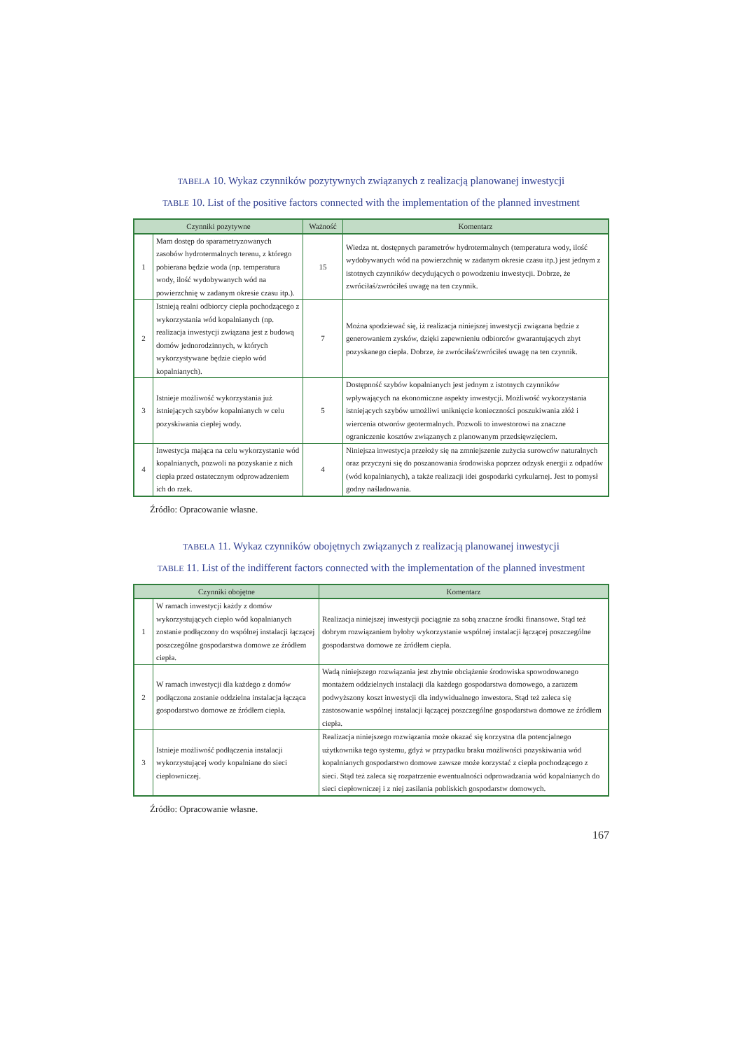TABELA 10. Wykaz czynników pozytywnych związanych z realizacją planowanej inwestycji
TABLE 10. List of the positive factors connected with the implementation of the planned investment
| Czynniki pozytywne | | Ważność | Komentarz |
| --- | --- | --- | --- |
| 1 | Mam dostęp do sparametryzowanych zasobów hydrotermalnych terenu, z którego pobierana będzie woda (np. temperatura wody, ilość wydobywanych wód na powierzchnię w zadanym okresie czasu itp.). | 15 | Wiedza nt. dostępnych parametrów hydrotermalnych (temperatura wody, ilość wydobywanych wód na powierzchnię w zadanym okresie czasu itp.) jest jednym z istotnych czynników decydujących o powodzeniu inwestycji. Dobrze, że zwróciłaś/zwróciłeś uwagę na ten czynnik. |
| 2 | Istnieją realni odbiorcy ciepła pochodzącego z wykorzystania wód kopalnianych (np. realizacja inwestycji związana jest z budową domów jednorodzinnych, w których wykorzystywane będzie ciepło wód kopalnianych). | 7 | Można spodziewać się, iż realizacja niniejszej inwestycji związana będzie z generowaniem zysków, dzięki zapewnieniu odbiorców gwarantujących zbyt pozyskanego ciepła. Dobrze, że zwróciłaś/zwróciłeś uwagę na ten czynnik. |
| 3 | Istnieje możliwość wykorzystania już istniejących szybów kopalnianych w celu pozyskiwania ciepłej wody. | 5 | Dostępność szybów kopalnianych jest jednym z istotnych czynników wpływających na ekonomiczne aspekty inwestycji. Możliwość wykorzystania istniejących szybów umożliwi uniknięcie konieczności poszukiwania złóż i wiercenia otworów geotermalnych. Pozwoli to inwestorowi na znaczne ograniczenie kosztów związanych z planowanym przedsięwzięciem. |
| 4 | Inwestycja mająca na celu wykorzystanie wód kopalnianych, pozwoli na pozyskanie z nich ciepła przed ostatecznym odprowadzeniem ich do rzek. | 4 | Niniejsza inwestycja przełoży się na zmniejszenie zużycia surowców naturalnych oraz przyczyni się do poszanowania środowiska poprzez odzysk energii z odpadów (wód kopalnianych), a także realizacji idei gospodarki cyrkularnej. Jest to pomysł godny naśladowania. |
Źródło: Opracowanie własne.
TABELA 11. Wykaz czynników obojętnych związanych z realizacją planowanej inwestycji
TABLE 11. List of the indifferent factors connected with the implementation of the planned investment
| Czynniki obojętne | | Komentarz |
| --- | --- | --- |
| 1 | W ramach inwestycji każdy z domów wykorzystujących ciepło wód kopalnianych zostanie podłączony do wspólnej instalacji łączącej poszczególne gospodarstwa domowe ze źródłem ciepła. | Realizacja niniejszej inwestycji pociągnie za sobą znaczne środki finansowe. Stąd też dobrym rozwiązaniem byłoby wykorzystanie wspólnej instalacji łączącej poszczególne gospodarstwa domowe ze źródłem ciepła. |
| 2 | W ramach inwestycji dla każdego z domów podłączona zostanie oddzielna instalacja łącząca gospodarstwo domowe ze źródłem ciepła. | Wadą niniejszego rozwiązania jest zbytnie obciążenie środowiska spowodowanego montażem oddzielnych instalacji dla każdego gospodarstwa domowego, a zarazem podwyższony koszt inwestycji dla indywidualnego inwestora. Stąd też zaleca się zastosowanie wspólnej instalacji łączącej poszczególne gospodarstwa domowe ze źródłem ciepła. |
| 3 | Istnieje możliwość podłączenia instalacji wykorzystującej wody kopalniane do sieci ciepłowniczej. | Realizacja niniejszego rozwiązania może okazać się korzystna dla potencjalnego użytkownika tego systemu, gdyż w przypadku braku możliwości pozyskiwania wód kopalnianych gospodarstwo domowe zawsze może korzystać z ciepła pochodzącego z sieci. Stąd też zaleca się rozpatrzenie ewentualności odprowadzania wód kopalnianych do sieci ciepłowniczej i z niej zasilania pobliskich gospodarstw domowych. |
Źródło: Opracowanie własne.
167